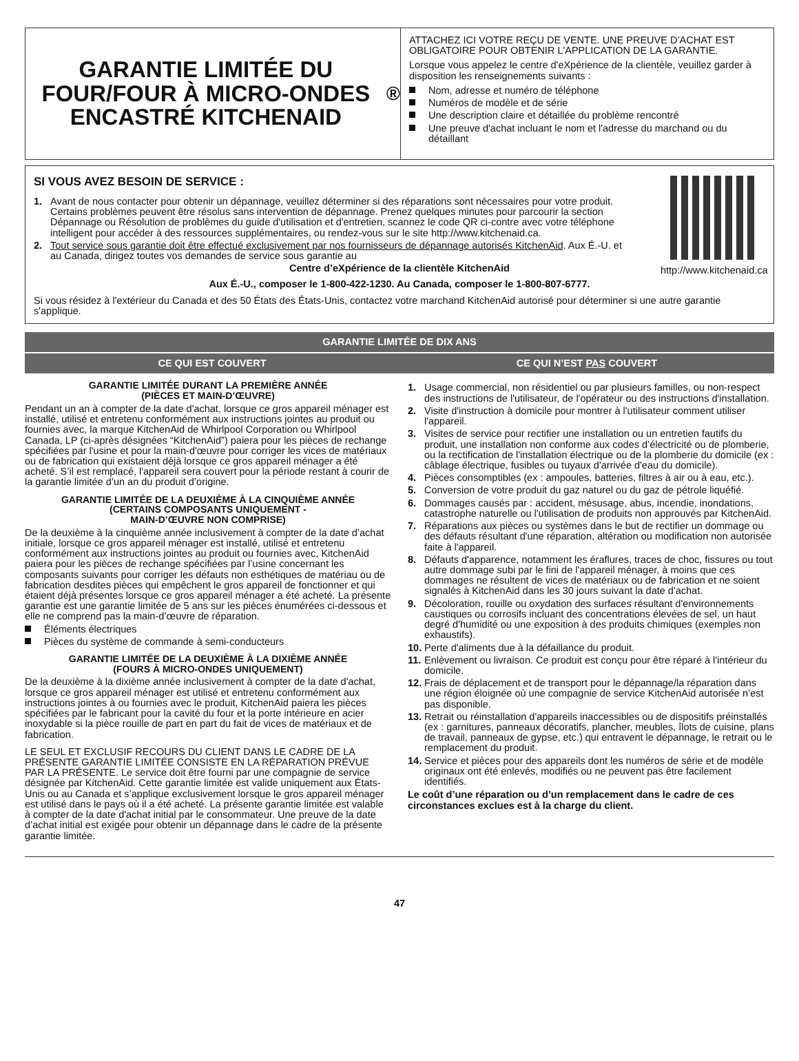GARANTIE LIMITÉE DU FOUR/FOUR À MICRO-ONDES ENCASTRÉ KITCHENAID<sup>®</sup>
ATTACHEZ ICI VOTRE REÇU DE VENTE. UNE PREUVE D’ACHAT EST OBLIGATOIRE POUR OBTENIR L'APPLICATION DE LA GARANTIE.
Lorsque vous appelez le centre d'eXpérience de la clientèle, veuillez garder à disposition les renseignements suivants :
Nom, adresse et numéro de téléphone
Numéros de modèle et de série
Une description claire et détaillée du problème rencontré
Une preuve d'achat incluant le nom et l'adresse du marchand ou du détaillant
http://www.kitchenaid.ca
SI VOUS AVEZ BESOIN DE SERVICE :
1. Avant de nous contacter pour obtenir un dépannage, veuillez déterminer si des réparations sont nécessaires pour votre produit. Certains problèmes peuvent être résolus sans intervention de dépannage. Prenez quelques minutes pour parcourir la section Dépannage ou Résolution de problèmes du guide d'utilisation et d'entretien, scannez le code QR ci-contre avec votre téléphone intelligent pour accéder à des ressources supplémentaires, ou rendez-vous sur le site http://www.kitchenaid.ca.
2. Tout service sous garantie doit être effectué exclusivement par nos fournisseurs de dépannage autorisés KitchenAid. Aux É.-U. et au Canada, dirigez toutes vos demandes de service sous garantie au
Centre d’eXpérience de la clientèle KitchenAid
Aux É.-U., composer le 1-800-422-1230. Au Canada, composer le 1-800-807-6777.
Si vous résidez à l'extérieur du Canada et des 50 États des États-Unis, contactez votre marchand KitchenAid autorisé pour déterminer si une autre garantie s'applique.
GARANTIE LIMITÉE DE DIX ANS
CE QUI EST COUVERT CE QUI N’EST PAS COUVERT
GARANTIE LIMITÉE DURANT LA PREMIÈRE ANNÉE
(PIÈCES ET MAIN-D’ŒUVRE)
Pendant un an à compter de la date d'achat, lorsque ce gros appareil ménager est installé, utilisé et entretenu conformément aux instructions jointes au produit ou fournies avec, la marque KitchenAid de Whirlpool Corporation ou Whirlpool Canada, LP (ci-après désignées “KitchenAid”) paiera pour les pièces de rechange spécifiées par l'usine et pour la main-d'œuvre pour corriger les vices de matériaux ou de fabrication qui existaient déjà lorsque ce gros appareil ménager a été acheté. S’il est remplacé, l'appareil sera couvert pour la période restant à courir de la garantie limitée d’un an du produit d’origine.
GARANTIE LIMITÉE DE LA DEUXIÈME À LA CINQUIÈME ANNÉE
(CERTAINS COMPOSANTS UNIQUEMENT -
MAIN-D’ŒUVRE NON COMPRISE)
De la deuxième à la cinquième année inclusivement à compter de la date d’achat initiale, lorsque ce gros appareil ménager est installé, utilisé et entretenu conformément aux instructions jointes au produit ou fournies avec, KitchenAid paiera pour les pièces de rechange spécifiées par l’usine concernant les composants suivants pour corriger les défauts non esthétiques de matériau ou de fabrication desdites pièces qui empêchent le gros appareil de fonctionner et qui étaient déjà présentes lorsque ce gros appareil ménager a été acheté. La présente garantie est une garantie limitée de 5 ans sur les pièces énumérées ci-dessous et elle ne comprend pas la main-d’œuvre de réparation.
Éléments électriques
Pièces du système de commande à semi-conducteurs
GARANTIE LIMITÉE DE LA DEUXIÈME À LA DIXIÈME ANNÉE
(FOURS À MICRO-ONDES UNIQUEMENT)
De la deuxième à la dixième année inclusivement à compter de la date d'achat, lorsque ce gros appareil ménager est utilisé et entretenu conformément aux instructions jointes à ou fournies avec le produit, KitchenAid paiera les pièces spécifiées par le fabricant pour la cavité du four et la porte intérieure en acier inoxydable si la pièce rouille de part en part du fait de vices de matériaux et de fabrication.
LE SEUL ET EXCLUSIF RECOURS DU CLIENT DANS LE CADRE DE LA PRÉSENTE GARANTIE LIMITÉE CONSISTE EN LA RÉPARATION PRÉVUE PAR LA PRÉSENTE. Le service doit être fourni par une compagnie de service désignée par KitchenAid. Cette garantie limitée est valide uniquement aux États-Unis ou au Canada et s’applique exclusivement lorsque le gros appareil ménager est utilisé dans le pays où il a été acheté. La présente garantie limitée est valable à compter de la date d'achat initial par le consommateur. Une preuve de la date d’achat initial est exigée pour obtenir un dépannage dans le cadre de la présente garantie limitée.
1. Usage commercial, non résidentiel ou par plusieurs familles, ou non-respect des instructions de l'utilisateur, de l'opérateur ou des instructions d'installation.
2. Visite d'instruction à domicile pour montrer à l'utilisateur comment utiliser l'appareil.
3. Visites de service pour rectifier une installation ou un entretien fautifs du produit, une installation non conforme aux codes d’électricité ou de plomberie, ou la rectification de l'installation électrique ou de la plomberie du domicile (ex : câblage électrique, fusibles ou tuyaux d'arrivée d'eau du domicile).
4. Pièces consomptibles (ex : ampoules, batteries, filtres à air ou à eau, etc.).
5. Conversion de votre produit du gaz naturel ou du gaz de pétrole liquéfié.
6. Dommages causés par : accident, mésusage, abus, incendie, inondations, catastrophe naturelle ou l'utilisation de produits non approuvés par KitchenAid.
7. Réparations aux pièces ou systèmes dans le but de rectifier un dommage ou des défauts résultant d'une réparation, altération ou modification non autorisée faite à l'appareil.
8. Défauts d'apparence, notamment les éraflures, traces de choc, fissures ou tout autre dommage subi par le fini de l'appareil ménager, à moins que ces dommages ne résultent de vices de matériaux ou de fabrication et ne soient signalés à KitchenAid dans les 30 jours suivant la date d'achat.
9. Décoloration, rouille ou oxydation des surfaces résultant d'environnements caustiques ou corrosifs incluant des concentrations élevées de sel, un haut degré d'humidité ou une exposition à des produits chimiques (exemples non exhaustifs).
10. Perte d'aliments due à la défaillance du produit.
11. Enlèvement ou livraison. Ce produit est conçu pour être réparé à l'intérieur du domicile.
12. Frais de déplacement et de transport pour le dépannage/la réparation dans une région éloignée où une compagnie de service KitchenAid autorisée n’est pas disponible.
13. Retrait ou réinstallation d'appareils inaccessibles ou de dispositifs préinstallés (ex : garnitures, panneaux décoratifs, plancher, meubles, îlots de cuisine, plans de travail, panneaux de gypse, etc.) qui entravent le dépannage, le retrait ou le remplacement du produit.
14. Service et pièces pour des appareils dont les numéros de série et de modèle originaux ont été enlevés, modifiés ou ne peuvent pas être facilement identifiés.
Le coût d’une réparation ou d’un remplacement dans le cadre de ces circonstances exclues est à la charge du client.
47